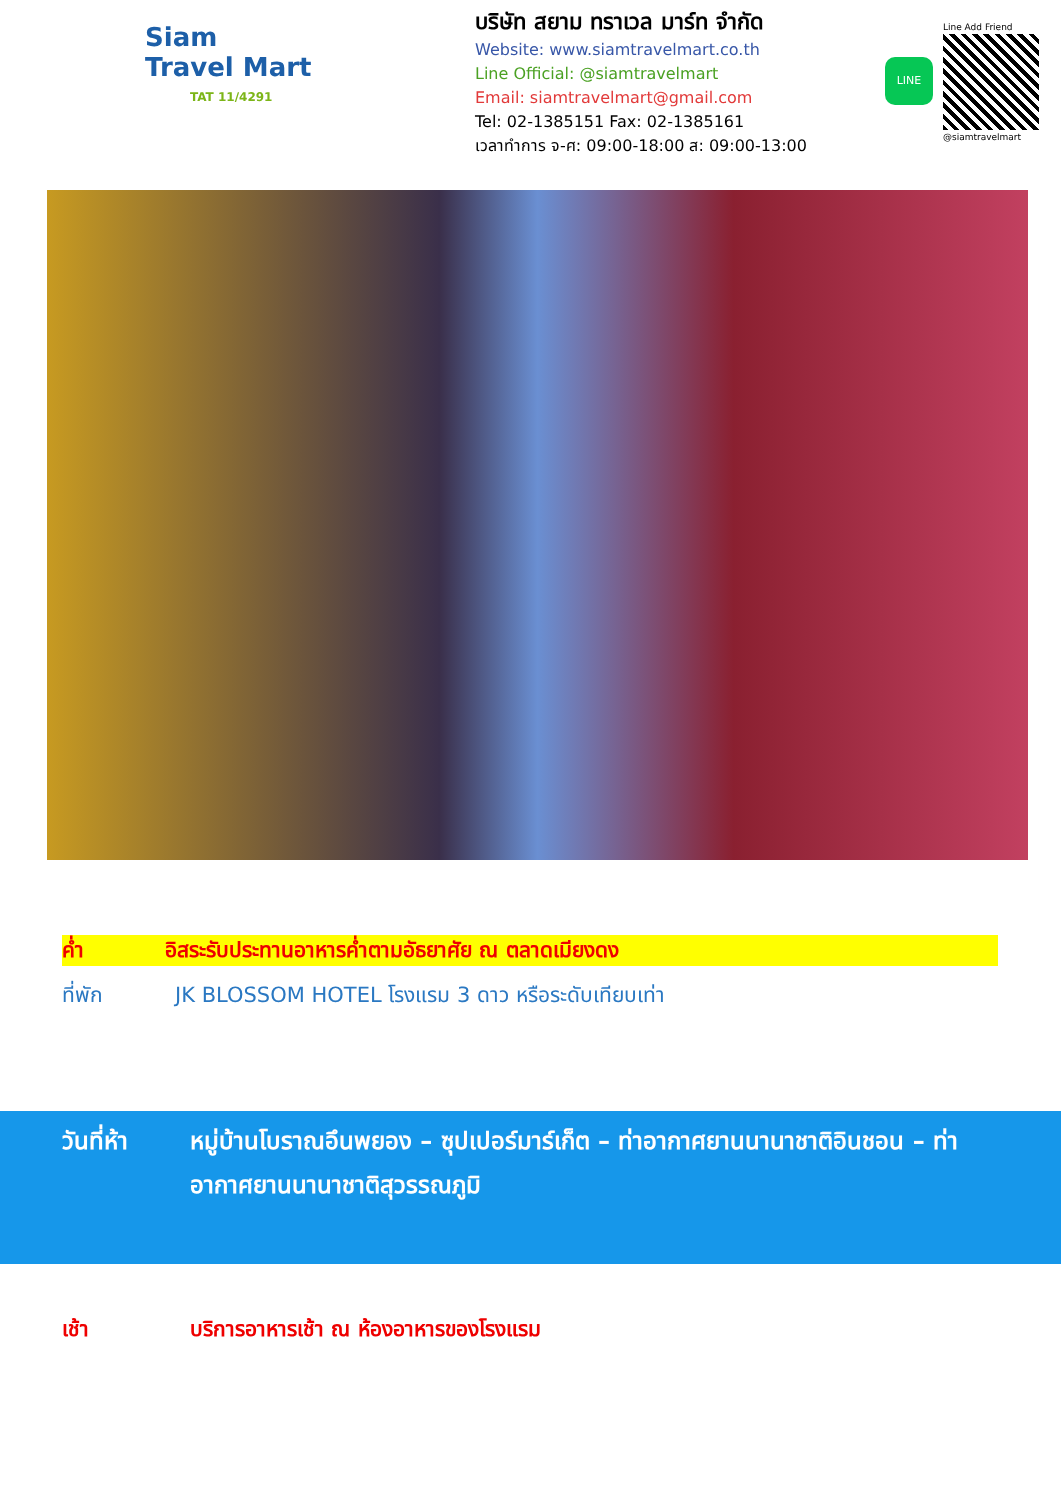Siam
Travel Mart
TAT 11/4291
บริษัท สยาม ทราเวล มาร์ท จำกัด
Website: www.siamtravelmart.co.th
Line Official: @siamtravelmart
Email: siamtravelmart@gmail.com
Tel: 02-1385151 Fax: 02-1385161
เวลาทำการ จ-ศ: 09:00-18:00 ส: 09:00-13:00
LINE
Line Add Friend
@siamtravelmart
ค่ำ อิสระรับประทานอาหารค่ำตามอัธยาศัย ณ ตลาดเมียงดง
ที่พัก JK BLOSSOM HOTEL โรงแรม 3 ดาว หรือระดับเทียบเท่า
วันที่ห้า หมู่บ้านโบราณอึนพยอง – ซุปเปอร์มาร์เก็ต – ท่าอากาศยานนานาชาติอินชอน – ท่าอากาศยานนานาชาติสุวรรณภูมิ
เช้า บริการอาหารเช้า ณ ห้องอาหารของโรงแรม